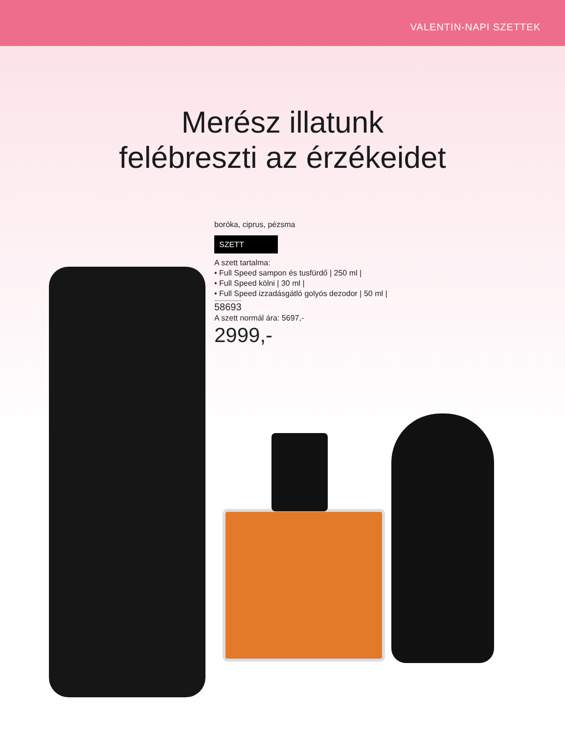VALENTIN-NAPI SZETTEK
Merész illatunk
felébreszti az érzékeidet
boróka, ciprus, pézsma
SZETT
A szett tartalma:
• Full Speed sampon és tusfürdő | 250 ml |
• Full Speed kölni | 30 ml |
• Full Speed izzadásgátló golyós dezodor | 50 ml |
58693
A szett normál ára: 5697,-
2999,-